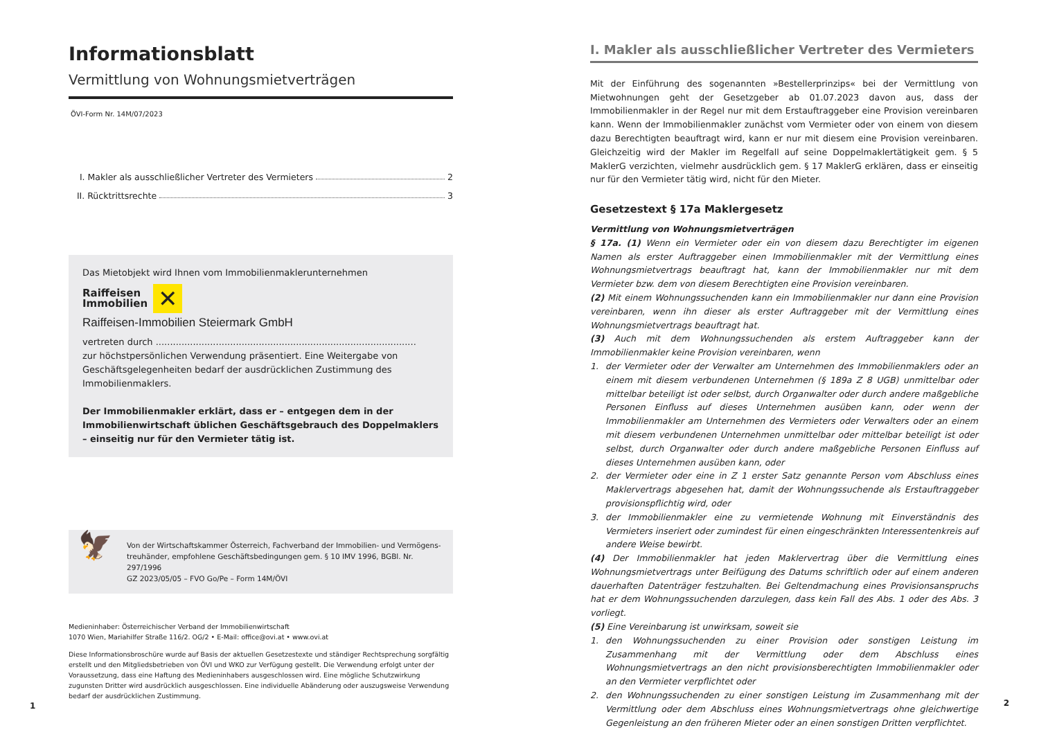Informationsblatt
Vermittlung von Wohnungsmietverträgen
ÖVI-Form Nr. 14M/07/2023
I. Makler als ausschließlicher Vertreter des Vermieters 2
II. Rücktrittsrechte 3
Das Mietobjekt wird Ihnen vom Immobilienmaklerunternehmen
Raiffeisen
Immobilien
✕
Raiffeisen-Immobilien Steiermark GmbH
vertreten durch ...........................................................................................
zur höchstpersönlichen Verwendung präsentiert. Eine Weitergabe von Geschäfts­gelegenheiten bedarf der ausdrücklichen Zustimmung des Immobilienmaklers.
Der Immobilienmakler erklärt, dass er – entgegen dem in der Immobilienwirt­schaft üblichen Geschäftsgebrauch des Doppelmaklers – einseitig nur für den Vermieter tätig ist.
🦅
Von der Wirtschaftskammer Österreich, Fachverband der Immobilien- und Vermögens­treuhänder, empfohlene Geschäftsbedingungen gem. § 10 IMV 1996, BGBl. Nr. 297/1996
GZ 2023/05/05 – FVO Go/Pe – Form 14M/ÖVI
Medieninhaber: Österreichischer Verband der Immobilienwirtschaft
1070 Wien, Mariahilfer Straße 116/2. OG/2 • E-Mail: office@ovi.at • www.ovi.at
Diese Informationsbroschüre wurde auf Basis der aktuellen Gesetzestexte und ständiger Rechtsprechung sorgfältig erstellt und den Mitgliedsbetrieben von ÖVI und WKO zur Verfügung gestellt. Die Verwendung erfolgt unter der Voraussetzung, dass eine Haftung des Medieninhabers ausgeschlossen wird. Eine mögliche Schutzwirkung zugunsten Dritter wird ausdrücklich ausgeschlossen. Eine individuelle Abänderung oder auszugsweise Verwendung bedarf der ausdrücklichen Zustimmung.
1
I. Makler als ausschließlicher Vertreter des Vermieters
Mit der Einführung des sogenannten »Bestellerprinzips« bei der Vermittlung von Mietwohnungen geht der Gesetzgeber ab 01.07.2023 davon aus, dass der Immobilienmakler in der Regel nur mit dem Erstauftraggeber eine Provision vereinbaren kann. Wenn der Immobilienmakler zunächst vom Vermieter oder von einem von diesem dazu Berechtigten beauftragt wird, kann er nur mit diesem eine Provision vereinbaren. Gleichzeitig wird der Makler im Regelfall auf seine Doppelmaklertätigkeit gem. § 5 MaklerG verzichten, vielmehr ausdrücklich gem. § 17 MaklerG erklären, dass er einseitig nur für den Vermieter tätig wird, nicht für den Mieter.
Gesetzestext § 17a Maklergesetz
Vermittlung von Wohnungsmietverträgen
§ 17a. (1) Wenn ein Vermieter oder ein von diesem dazu Berechtigter im eigenen Namen als erster Auftraggeber einen Immobilienmakler mit der Vermittlung eines Wohnungsmietvertrags beauftragt hat, kann der Immobilienmakler nur mit dem Vermieter bzw. dem von diesem Berechtigten eine Provision vereinbaren.
(2) Mit einem Wohnungssuchenden kann ein Immobilienmakler nur dann eine Provision vereinbaren, wenn ihn dieser als erster Auftraggeber mit der Vermittlung eines Wohnungsmietvertrags beauftragt hat.
(3) Auch mit dem Wohnungssuchenden als erstem Auftraggeber kann der Immobilienmakler keine Provision vereinbaren, wenn
1. der Vermieter oder der Verwalter am Unternehmen des Immobilienmaklers oder an einem mit diesem verbundenen Unternehmen (§ 189a Z 8 UGB) unmittelbar oder mittelbar beteiligt ist oder selbst, durch Organwalter oder durch andere maßgebliche Personen Einfluss auf dieses Unternehmen ausüben kann, oder wenn der Immobilienmakler am Unternehmen des Vermieters oder Verwalters oder an einem mit diesem verbundenen Unternehmen unmittelbar oder mittelbar beteiligt ist oder selbst, durch Organwalter oder durch andere maßgebliche Personen Einfluss auf dieses Unternehmen ausüben kann, oder
2. der Vermieter oder eine in Z 1 erster Satz genannte Person vom Abschluss eines Maklervertrags abgesehen hat, damit der Wohnungssuchende als Erstauftraggeber provisionspflichtig wird, oder
3. der Immobilienmakler eine zu vermietende Wohnung mit Einverständnis des Vermieters inseriert oder zumindest für einen eingeschränkten Interessentenkreis auf andere Weise bewirbt.
(4) Der Immobilienmakler hat jeden Maklervertrag über die Vermittlung eines Wohnungsmietvertrags unter Beifügung des Datums schriftlich oder auf einem anderen dauerhaften Datenträger festzuhalten. Bei Geltendmachung eines Provisionsanspruchs hat er dem Wohnungssuchenden darzulegen, dass kein Fall des Abs. 1 oder des Abs. 3 vorliegt.
(5) Eine Vereinbarung ist unwirksam, soweit sie
1. den Wohnungssuchenden zu einer Provision oder sonstigen Leistung im Zusammenhang mit der Vermittlung oder dem Abschluss eines Wohnungsmietvertrags an den nicht provisionsberechtigten Immobilienmakler oder an den Vermieter verpflichtet oder
2. den Wohnungssuchenden zu einer sonstigen Leistung im Zusammenhang mit der Vermittlung oder dem Abschluss eines Wohnungsmietvertrags ohne gleichwertige Gegenleistung an den früheren Mieter oder an einen sonstigen Dritten verpflichtet.
2